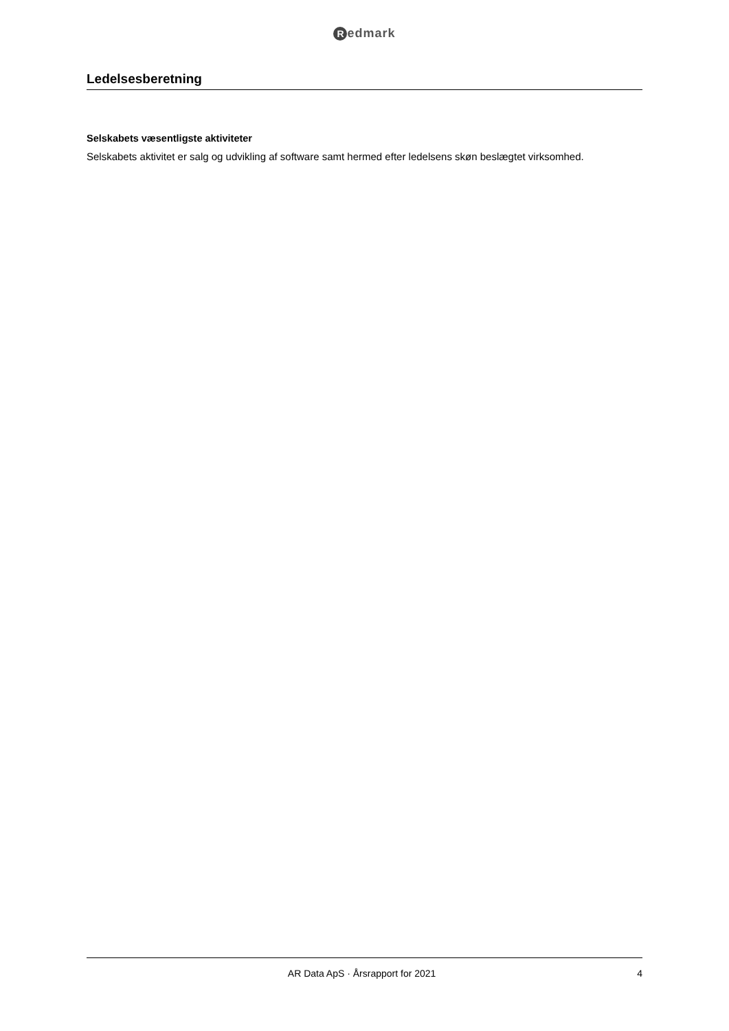Redmark
Ledelsesberetning
Selskabets væsentligste aktiviteter
Selskabets aktivitet er salg og udvikling af software samt hermed efter ledelsens skøn beslægtet virksomhed.
AR Data ApS · Årsrapport for 2021
4